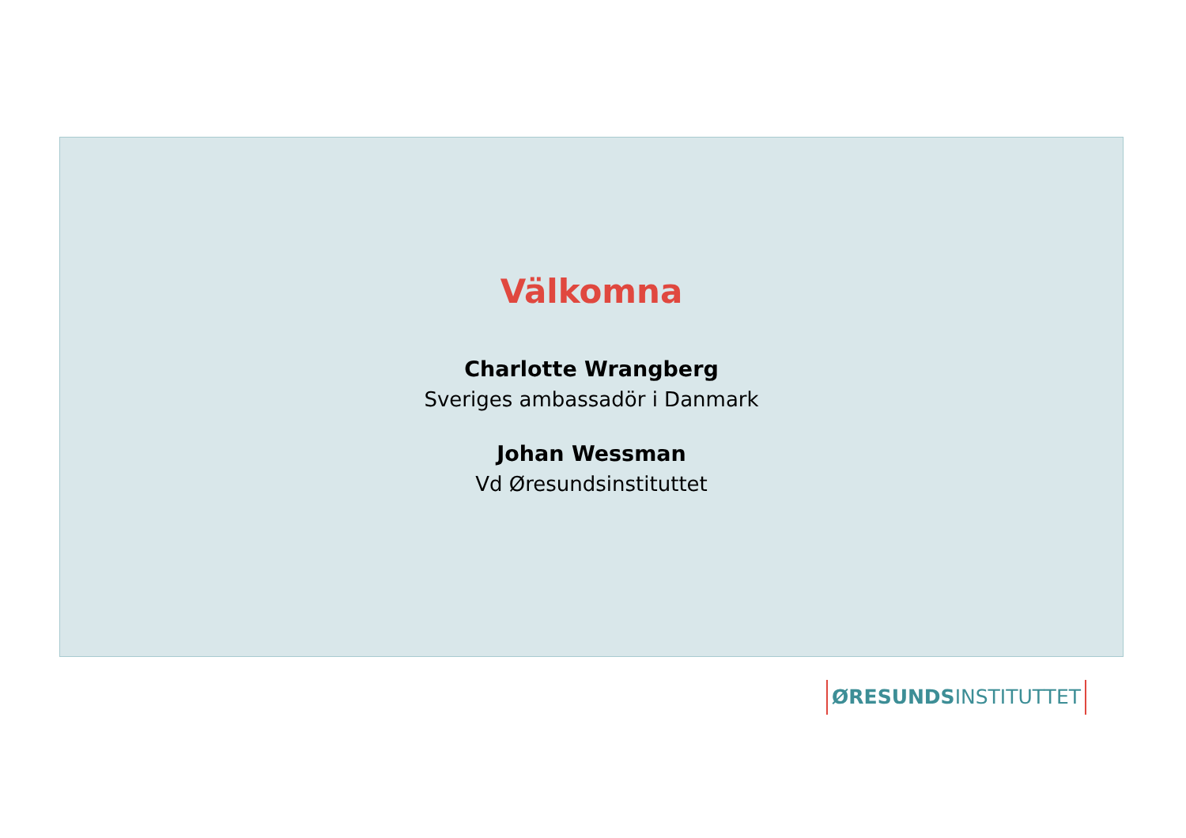Välkomna
Charlotte Wrangberg
Sveriges ambassadör i Danmark
Johan Wessman
Vd Øresundsinstituttet
ØRESUNDSINSTITUTTET